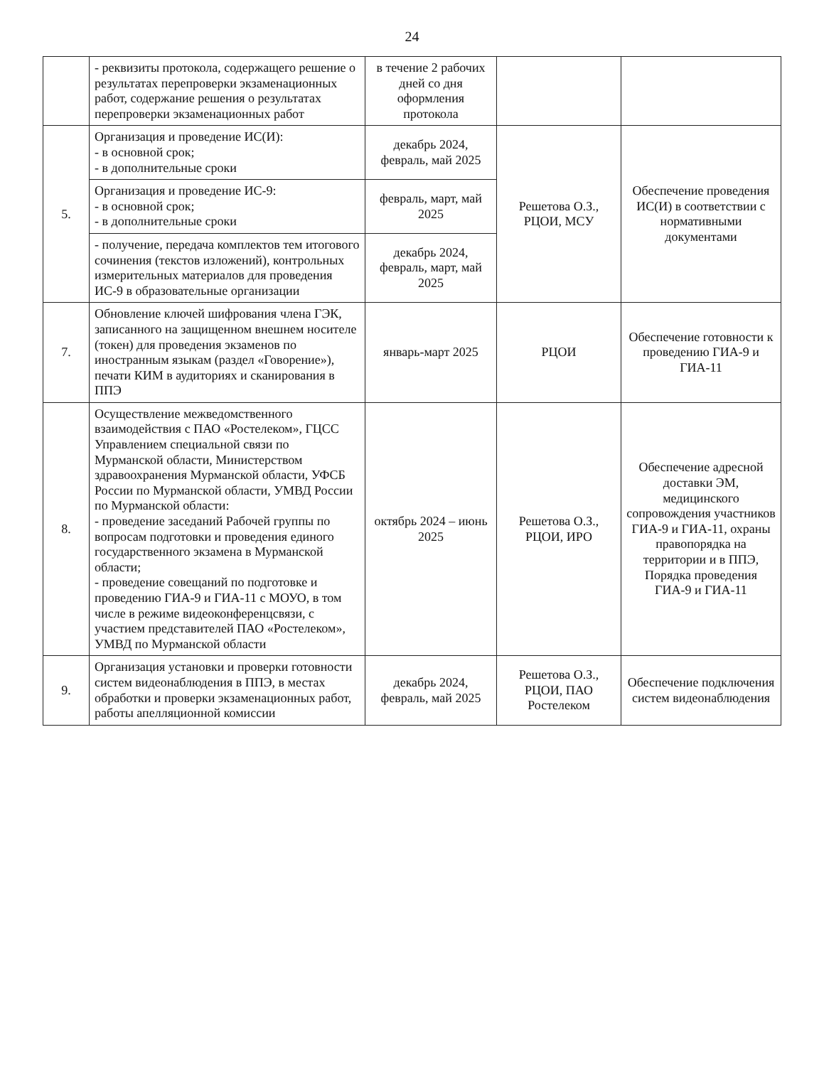24
| | - реквизиты протокола, содержащего решение о результатах перепроверки экзаменационных работ, содержание решения о результатах перепроверки экзаменационных работ | в течение 2 рабочих дней со дня оформления протокола | | |
| 5. | Организация и проведение ИС(И): - в основной срок; - в дополнительные сроки | декабрь 2024, февраль, май 2025 | Решетова О.З., РЦОИ, МСУ | Обеспечение проведения ИС(И) в соответствии с нормативными документами |
| | Организация и проведение ИС-9: - в основной срок; - в дополнительные сроки | февраль, март, май 2025 | | |
| | - получение, передача комплектов тем итогового сочинения (текстов изложений), контрольных измерительных материалов для проведения ИС-9 в образовательные организации | декабрь 2024, февраль, март, май 2025 | | |
| 7. | Обновление ключей шифрования члена ГЭК, записанного на защищенном внешнем носителе (токен) для проведения экзаменов по иностранным языкам (раздел «Говорение»), печати КИМ в аудиториях и сканирования в ППЭ | январь-март 2025 | РЦОИ | Обеспечение готовности к проведению ГИА-9 и ГИА-11 |
| 8. | Осуществление межведомственного взаимодействия с ПАО «Ростелеком», ГЦСС Управлением специальной связи по Мурманской области, Министерством здравоохранения Мурманской области, УФСБ России по Мурманской области, УМВД России по Мурманской области: - проведение заседаний Рабочей группы по вопросам подготовки и проведения единого государственного экзамена в Мурманской области; - проведение совещаний по подготовке и проведению ГИА-9 и ГИА-11 с МОУО, в том числе в режиме видеоконференцсвязи, с участием представителей ПАО «Ростелеком», УМВД по Мурманской области | октябрь 2024 – июнь 2025 | Решетова О.З., РЦОИ, ИРО | Обеспечение адресной доставки ЭМ, медицинского сопровождения участников ГИА-9 и ГИА-11, охраны правопорядка на территории и в ППЭ, Порядка проведения ГИА-9 и ГИА-11 |
| 9. | Организация установки и проверки готовности систем видеонаблюдения в ППЭ, в местах обработки и проверки экзаменационных работ, работы апелляционной комиссии | декабрь 2024, февраль, май 2025 | Решетова О.З., РЦОИ, ПАО Ростелеком | Обеспечение подключения систем видеонаблюдения |